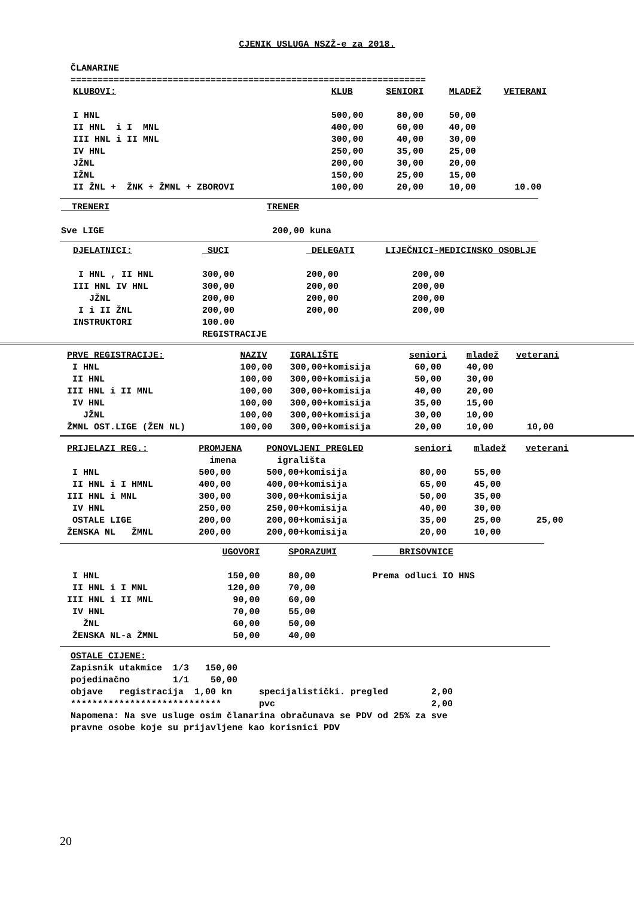CJENIK USLUGA NSZŽ-e za 2018.
ČLANARINE
==================================================================
| KLUBOVI: | KLUB | SENIORI | MLADEŽ | VETERANI |
| I HNL | 500,00 | 80,00 | 50,00 | |
| II HNL i I MNL | 400,00 | 60,00 | 40,00 | |
| III HNL i II MNL | 300,00 | 40,00 | 30,00 | |
| IV HNL | 250,00 | 35,00 | 25,00 | |
| JŽNL | 200,00 | 30,00 | 20,00 | |
| IŽNL | 150,00 | 25,00 | 15,00 | |
| II ŽNL + ŽNK + ŽMNL + ZBOROVI | 100,00 | 20,00 | 10,00 | 10.00 |
| TRENERI | TRENER |
| Sve LIGE | 200,00 kuna |
| DJELATNICI: | SUCI | DELEGATI | LIJEČNICI-MEDICINSKO OSOBLJE |
| I HNL , II HNL | 300,00 | 200,00 | 200,00 |
| III HNL IV HNL | 300,00 | 200,00 | 200,00 |
| JŽNL | 200,00 | 200,00 | 200,00 |
| I i II ŽNL | 200,00 | 200,00 | 200,00 |
| INSTRUKTORI | 100.00 | | |
| | REGISTRACIJE | | |
| PRVE REGISTRACIJE: | NAZIV | IGRALIŠTE | seniori | mladež | veterani |
| I HNL | 100,00 | 300,00+komisija | 60,00 | 40,00 | |
| II HNL | 100,00 | 300,00+komisija | 50,00 | 30,00 | |
| III HNL i II MNL | 100,00 | 300,00+komisija | 40,00 | 20,00 | |
| IV HNL | 100,00 | 300,00+komisija | 35,00 | 15,00 | |
| JŽNL | 100,00 | 300,00+komisija | 30,00 | 10,00 | |
| ŽMNL OST.LIGE (ŽEN NL) | 100,00 | 300,00+komisija | 20,00 | 10,00 | 10,00 |
| PRIJELAZI REG.: | PROMJENA | PONOVLJENI PREGLED | seniori | mladež | veterani |
| | imena | igrališta | | | |
| I HNL | 500,00 | 500,00+komisija | 80,00 | 55,00 | |
| II HNL i I HMNL | 400,00 | 400,00+komisija | 65,00 | 45,00 | |
| III HNL i MNL | 300,00 | 300,00+komisija | 50,00 | 35,00 | |
| IV HNL | 250,00 | 250,00+komisija | 40,00 | 30,00 | |
| OSTALE LIGE | 200,00 | 200,00+komisija | 35,00 | 25,00 | 25,00 |
| ŽENSKA NL ŽMNL | 200,00 | 200,00+komisija | 20,00 | 10,00 | |
| | UGOVORI | SPORAZUMI | BRISOVNICE |
| I HNL | 150,00 | 80,00 | Prema odluci IO HNS |
| II HNL i I MNL | 120,00 | 70,00 | |
| III HNL i II MNL | 90,00 | 60,00 | |
| IV HNL | 70,00 | 55,00 | |
| ŽNL | 60,00 | 50,00 | |
| ŽENSKA NL-a ŽMNL | 50,00 | 40,00 | |
OSTALE CIJENE:
Zapisnik utakmice 1/3 150,00
pojedinačno 1/1 50,00
objave registracija 1,00 kn specijalistički. pregled 2,00
**************************** pvc 2,00
Napomena: Na sve usluge osim članarina obračunava se PDV od 25% za sve
pravne osobe koje su prijavljene kao korisnici PDV
20